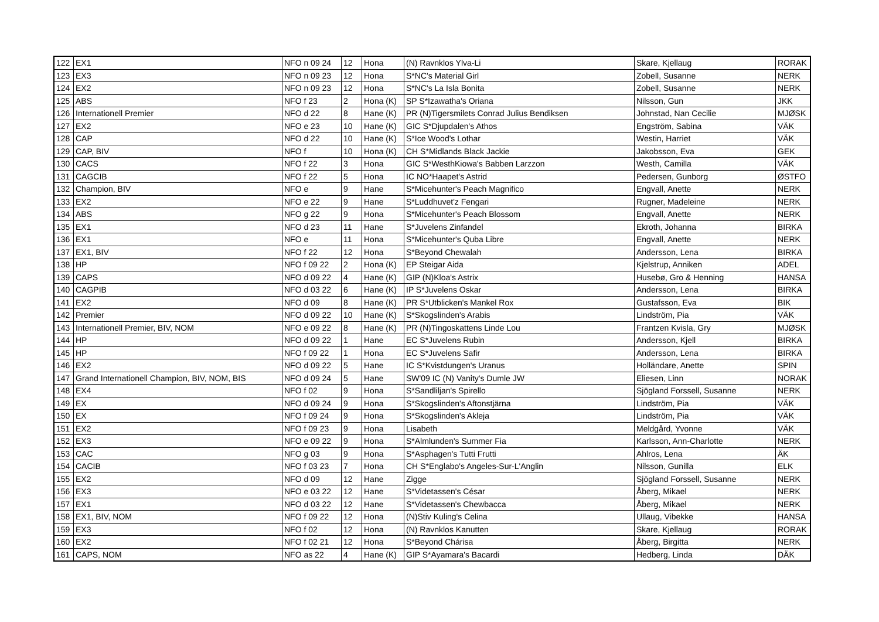| 122 | EX1 | NFO n 09 24 | 12 | Hona | (N) Ravnklos Ylva-Li | Skare, Kjellaug | RORAK |
| 123 | EX3 | NFO n 09 23 | 12 | Hona | S*NC's Material Girl | Zobell, Susanne | NERK |
| 124 | EX2 | NFO n 09 23 | 12 | Hona | S*NC's La Isla Bonita | Zobell, Susanne | NERK |
| 125 | ABS | NFO f 23 | 2 | Hona (K) | SP S*Izawatha's Oriana | Nilsson, Gun | JKK |
| 126 | Internationell Premier | NFO d 22 | 8 | Hane (K) | PR (N)Tigersmilets Conrad Julius Bendiksen | Johnstad, Nan Cecilie | MJØSK |
| 127 | EX2 | NFO e 23 | 10 | Hane (K) | GIC S*Djupdalen's Athos | Engström, Sabina | VÄK |
| 128 | CAP | NFO d 22 | 10 | Hane (K) | S*Ice Wood's Lothar | Westin, Harriet | VÄK |
| 129 | CAP, BIV | NFO f | 10 | Hona (K) | CH S*Midlands Black Jackie | Jakobsson, Eva | GEK |
| 130 | CACS | NFO f 22 | 3 | Hona | GIC S*WesthKiowa's Babben Larzzon | Westh, Camilla | VÄK |
| 131 | CAGCIB | NFO f 22 | 5 | Hona | IC NO*Haapet's Astrid | Pedersen, Gunborg | ØSTFO |
| 132 | Champion, BIV | NFO e | 9 | Hane | S*Micehunter's Peach Magnifico | Engvall, Anette | NERK |
| 133 | EX2 | NFO e 22 | 9 | Hane | S*Luddhuvet'z Fengari | Rugner, Madeleine | NERK |
| 134 | ABS | NFO g 22 | 9 | Hona | S*Micehunter's Peach Blossom | Engvall, Anette | NERK |
| 135 | EX1 | NFO d 23 | 11 | Hane | S*Juvelens Zinfandel | Ekroth, Johanna | BIRKA |
| 136 | EX1 | NFO e | 11 | Hona | S*Micehunter's Quba Libre | Engvall, Anette | NERK |
| 137 | EX1, BIV | NFO f 22 | 12 | Hona | S*Beyond Chewalah | Andersson, Lena | BIRKA |
| 138 | HP | NFO f 09 22 | 2 | Hona (K) | EP Steigar Aida | Kjelstrup, Anniken | ADEL |
| 139 | CAPS | NFO d 09 22 | 4 | Hane (K) | GIP (N)Kloa's Astrix | Husebø, Gro & Henning | HANSA |
| 140 | CAGPIB | NFO d 03 22 | 6 | Hane (K) | IP S*Juvelens Oskar | Andersson, Lena | BIRKA |
| 141 | EX2 | NFO d 09 | 8 | Hane (K) | PR S*Utblicken's Mankel Rox | Gustafsson, Eva | BIK |
| 142 | Premier | NFO d 09 22 | 10 | Hane (K) | S*Skogslinden's Arabis | Lindström, Pia | VÄK |
| 143 | Internationell Premier, BIV, NOM | NFO e 09 22 | 8 | Hane (K) | PR (N)Tingoskattens Linde Lou | Frantzen Kvisla, Gry | MJØSK |
| 144 | HP | NFO d 09 22 | 1 | Hane | EC S*Juvelens Rubin | Andersson, Kjell | BIRKA |
| 145 | HP | NFO f 09 22 | 1 | Hona | EC S*Juvelens Safir | Andersson, Lena | BIRKA |
| 146 | EX2 | NFO d 09 22 | 5 | Hane | IC S*Kvistdungen's Uranus | Holländare, Anette | SPIN |
| 147 | Grand Internationell Champion, BIV, NOM, BIS | NFO d 09 24 | 5 | Hane | SW'09 IC (N) Vanity's Dumle JW | Eliesen, Linn | NORAK |
| 148 | EX4 | NFO f 02 | 9 | Hona | S*Sandliljan's Spirello | Sjögland Forssell, Susanne | NERK |
| 149 | EX | NFO d 09 24 | 9 | Hona | S*Skogslinden's Aftonstjärna | Lindström, Pia | VÄK |
| 150 | EX | NFO f 09 24 | 9 | Hona | S*Skogslinden's Akleja | Lindström, Pia | VÄK |
| 151 | EX2 | NFO f 09 23 | 9 | Hona | Lisabeth | Meldgård, Yvonne | VÄK |
| 152 | EX3 | NFO e 09 22 | 9 | Hona | S*Almlunden's Summer Fia | Karlsson, Ann-Charlotte | NERK |
| 153 | CAC | NFO g 03 | 9 | Hona | S*Asphagen's Tutti Frutti | Ahlros, Lena | ÄK |
| 154 | CACIB | NFO f 03 23 | 7 | Hona | CH S*Englabo's Angeles-Sur-L'Anglin | Nilsson, Gunilla | ELK |
| 155 | EX2 | NFO d 09 | 12 | Hane | Zigge | Sjögland Forssell, Susanne | NERK |
| 156 | EX3 | NFO e 03 22 | 12 | Hane | S*Videtassen's César | Åberg, Mikael | NERK |
| 157 | EX1 | NFO d 03 22 | 12 | Hane | S*Videtassen's Chewbacca | Åberg, Mikael | NERK |
| 158 | EX1, BIV, NOM | NFO f 09 22 | 12 | Hona | (N)Stiv Kuling's Celina | Ullaug, Vibekke | HANSA |
| 159 | EX3 | NFO f 02 | 12 | Hona | (N) Ravnklos Kanutten | Skare, Kjellaug | RORAK |
| 160 | EX2 | NFO f 02 21 | 12 | Hona | S*Beyond Chárisa | Åberg, Birgitta | NERK |
| 161 | CAPS, NOM | NFO as 22 | 4 | Hane (K) | GIP S*Ayamara's Bacardi | Hedberg, Linda | DÄK |